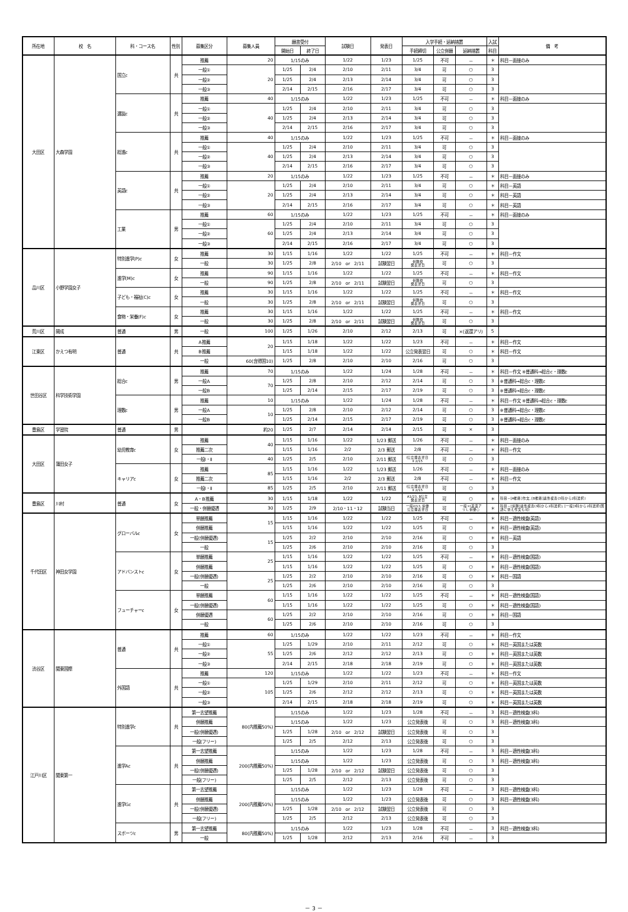| 所在地 | 校 名 | 科・コース名 | 性別 | 募集区分 | 募集人員 | 願書受付 | | 試験日 | 発表日 | 入学手続・延納措置 | | | 入試 | 備 考 |
| --- | --- | --- | --- | --- | --- | --- | --- | --- | --- | --- | --- | --- | --- | --- |
| | | | | | | 開始日 | 終了日 | | | 手続締切 | 公立併願 | 延納措置 | 科目 | |
| 大田区 | 大森学園 | 国立c | 共 | 推薦 | 20 | 1/15のみ | | 1/22 | 1/23 | 1/25 | 不可 | － | ＊ | 科目－面接のみ |
| | | | | 一般① | 20 | 1/25 | 2/4 | 2/10 | 2/11 | 3/4 | 可 | ○ | 3 | |
| | | | | 一般② | | 1/25 | 2/4 | 2/13 | 2/14 | 3/4 | 可 | ○ | 3 | |
| | | | | 一般③ | | 2/14 | 2/15 | 2/16 | 2/17 | 3/4 | 可 | ○ | 3 | |
| | | 選抜c | 共 | 推薦 | 40 | 1/15のみ | | 1/22 | 1/23 | 1/25 | 不可 | － | ＊ | 科目－面接のみ |
| | | | | 一般① | 40 | 1/25 | 2/4 | 2/10 | 2/11 | 3/4 | 可 | ○ | 3 | |
| | | | | 一般② | | 1/25 | 2/4 | 2/13 | 2/14 | 3/4 | 可 | ○ | 3 | |
| | | | | 一般③ | | 2/14 | 2/15 | 2/16 | 2/17 | 3/4 | 可 | ○ | 3 | |
| | | 総進c | 共 | 推薦 | 40 | 1/15のみ | | 1/22 | 1/23 | 1/25 | 不可 | － | ＊ | 科目－面接のみ |
| | | | | 一般① | 40 | 1/25 | 2/4 | 2/10 | 2/11 | 3/4 | 可 | ○ | 3 | |
| | | | | 一般② | | 1/25 | 2/4 | 2/13 | 2/14 | 3/4 | 可 | ○ | 3 | |
| | | | | 一般③ | | 2/14 | 2/15 | 2/16 | 2/17 | 3/4 | 可 | ○ | 3 | |
| | | 英語c | 共 | 推薦 | 20 | 1/15のみ | | 1/22 | 1/23 | 1/25 | 不可 | － | ＊ | 科目－面接のみ |
| | | | | 一般① | 20 | 1/25 | 2/4 | 2/10 | 2/11 | 3/4 | 可 | ○ | ＊ | 科目－英語 |
| | | | | 一般② | | 1/25 | 2/4 | 2/13 | 2/14 | 3/4 | 可 | ○ | ＊ | 科目－英語 |
| | | | | 一般③ | | 2/14 | 2/15 | 2/16 | 2/17 | 3/4 | 可 | ○ | ＊ | 科目－英語 |
| | | 工業 | 男 | 推薦 | 60 | 1/15のみ | | 1/22 | 1/23 | 1/25 | 不可 | － | ＊ | 科目－面接のみ |
| | | | | 一般① | 60 | 1/25 | 2/4 | 2/10 | 2/11 | 3/4 | 可 | ○ | 3 | |
| | | | | 一般② | | 1/25 | 2/4 | 2/13 | 2/14 | 3/4 | 可 | ○ | 3 | |
| | | | | 一般③ | | 2/14 | 2/15 | 2/16 | 2/17 | 3/4 | 可 | ○ | 3 | |
| 品川区 | 小野学園女子 | 特別進学(P)c | 女 | 推薦 | 30 | 1/15 | 1/16 | 1/22 | 1/22 | 1/25 | 不可 | － | ＊ | 科目－作文 |
| | | | | 一般 | 30 | 1/25 | 2/8 | 2/10 or 2/11 | 試験翌日 | 併願校 発表翌日 | 可 | ○ | 3 | |
| | | 進学(M)c | 女 | 推薦 | 90 | 1/15 | 1/16 | 1/22 | 1/22 | 1/25 | 不可 | － | ＊ | 科目－作文 |
| | | | | 一般 | 90 | 1/25 | 2/8 | 2/10 or 2/11 | 試験翌日 | 併願校 発表翌日 | 可 | ○ | 3 | |
| | | 子ども・福祉(C)c | 女 | 推薦 | 30 | 1/15 | 1/16 | 1/22 | 1/22 | 1/25 | 不可 | － | ＊ | 科目－作文 |
| | | | | 一般 | 30 | 1/25 | 2/8 | 2/10 or 2/11 | 試験翌日 | 併願校 発表翌日 | 可 | ○ | 3 | |
| | | 食物・栄養(F)c | 女 | 推薦 | 30 | 1/15 | 1/16 | 1/22 | 1/22 | 1/25 | 不可 | － | ＊ | 科目－作文 |
| | | | | 一般 | 30 | 1/25 | 2/8 | 2/10 or 2/11 | 試験翌日 | 併願校 発表翌日 | 可 | ○ | 3 | |
| 荒川区 | 開成 | 普通 | 男 | 一般 | 100 | 1/25 | 1/26 | 2/10 | 2/12 | 2/13 | 可 | ×(返還アリ) | 5 | |
| 江東区 | かえつ有明 | 普通 | 共 | A推薦 | 20 | 1/15 | 1/18 | 1/22 | 1/22 | 1/23 | 不可 | － | ＊ | 科目－作文 |
| | | | | B推薦 | | 1/15 | 1/18 | 1/22 | 1/22 | 公立発表翌日 | 可 | ○ | ＊ | 科目－作文 |
| | | | | 一般 | 60(含帰国10) | 1/25 | 2/8 | 2/10 | 2/10 | 2/16 | 可 | ○ | 3 | |
| 世田谷区 | 科学技術学園 | 総合c | 男 | 推薦 | 70 | 1/15のみ | | 1/22 | 1/24 | 1/28 | 不可 | － | ＊ | 科目－作文 ※普通科→総合c・理数c |
| | | | | 一般A | 70 | 1/25 | 2/8 | 2/10 | 2/12 | 2/14 | 可 | ○ | 3 | ※普通科→総合c・理数c |
| | | | | 一般B | | 1/25 | 2/14 | 2/15 | 2/17 | 2/19 | 可 | ○ | 3 | ※普通科→総合c・理数c |
| | | 理数c | 男 | 推薦 | 10 | 1/15のみ | | 1/22 | 1/24 | 1/28 | 不可 | － | ＊ | 科目－作文 ※普通科→総合c・理数c |
| | | | | 一般A | 10 | 1/25 | 2/8 | 2/10 | 2/12 | 2/14 | 可 | ○ | 3 | ※普通科→総合c・理数c |
| | | | | 一般B | | 1/25 | 2/14 | 2/15 | 2/17 | 2/19 | 可 | ○ | 3 | ※普通科→総合c・理数c |
| 豊島区 | 学習院 | 普通 | 男 | | 約20 | 1/25 | 2/7 | 2/14 | 2/14 | 2/15 | 可 | × | 3 | |
| 大田区 | 蒲田女子 | 幼児教育c | 女 | 推薦 | 40 | 1/15 | 1/16 | 1/22 | 1/23 郵送 | 1/26 | 不可 | － | ＊ | 科目－面接のみ |
| | | | | 推薦二次 | | 1/15 | 1/16 | 2/2 | 2/3 郵送 | 2/8 | 不可 | － | ＊ | 科目－作文 |
| | | | | 一般Ⅰ・Ⅱ | 40 | 1/25 | 2/5 | 2/10 | 2/11 郵送 | Ⅰ公立発表翌日 Ⅱ 2/15 | 可 | ○ | 3 | |
| | | キャリアc | 女 | 推薦 | 85 | 1/15 | 1/16 | 1/22 | 1/23 郵送 | 1/26 | 不可 | － | ＊ | 科目－面接のみ |
| | | | | 推薦二次 | | 1/15 | 1/16 | 2/2 | 2/3 郵送 | 2/8 | 不可 | － | ＊ | 科目－作文 |
| | | | | 一般Ⅰ・Ⅱ | 85 | 1/25 | 2/5 | 2/10 | 2/11 郵送 | Ⅰ公立発表翌日 Ⅱ 2/15 | 可 | ○ | 3 | |
| 豊島区 | 川村 | 普通 | 女 | A・B推薦 | 30 | 1/15 | 1/18 | 1/22 | 1/22 | A1/23, B公立 発表翌日 | 可 | ○ | ＊ | 科目－[A推薦]作文, [B推薦]適性検査(3科から2科選択) |
| | | | | 一般・併願優遇 | 30 | 1/25 | 2/9 | 2/10・11・12 | 試験当日 | 一般2/13, 併優 公立発表翌日 | 可 | 一般×(返還ア リ), 併優○ | ＊ | 科目－[併願]適性検査(3科から2科選択), [一般]3科から2科選択(国語に替え作文も可) |
| 千代田区 | 神田女学園 | グローバルc | 女 | 単願推薦 | 15 | 1/15 | 1/16 | 1/22 | 1/22 | 1/25 | 不可 | － | ＊ | 科目－適性検査(英語) |
| | | | | 併願推薦 | | 1/15 | 1/16 | 1/22 | 1/22 | 1/25 | 可 | ○ | ＊ | 科目－適性検査(英語) |
| | | | | 一般(併願優遇) | 15 | 1/25 | 2/2 | 2/10 | 2/10 | 2/16 | 可 | ○ | ＊ | 科目－英語 |
| | | | | 一般 | | 1/25 | 2/6 | 2/10 | 2/10 | 2/16 | 可 | ○ | 3 | |
| | | アドバンストc | 女 | 単願推薦 | 25 | 1/15 | 1/16 | 1/22 | 1/22 | 1/25 | 不可 | － | ＊ | 科目－適性検査(国語) |
| | | | | 併願推薦 | | 1/15 | 1/16 | 1/22 | 1/22 | 1/25 | 可 | ○ | ＊ | 科目－適性検査(国語) |
| | | | | 一般(併願優遇) | 25 | 1/25 | 2/2 | 2/10 | 2/10 | 2/16 | 可 | ○ | ＊ | 科目－国語 |
| | | | | 一般 | | 1/25 | 2/6 | 2/10 | 2/10 | 2/16 | 可 | ○ | 3 | |
| | | フューチャーc | 女 | 単願推薦 | 60 | 1/15 | 1/16 | 1/22 | 1/22 | 1/25 | 不可 | － | ＊ | 科目－適性検査(国語) |
| | | | | 一般(併願優遇) | | 1/15 | 1/16 | 1/22 | 1/22 | 1/25 | 可 | ○ | ＊ | 科目－適性検査(国語) |
| | | | | 併願優遇 | 60 | 1/25 | 2/2 | 2/10 | 2/10 | 2/16 | 可 | ○ | ＊ | 科目－国語 |
| | | | | 一般 | | 1/25 | 2/6 | 2/10 | 2/10 | 2/16 | 可 | ○ | 3 | |
| 渋谷区 | 関東国際 | 普通 | 共 | 推薦 | 60 | 1/15のみ | | 1/22 | 1/22 | 1/23 | 不可 | － | ＊ | 科目－作文 |
| | | | | 一般① | 55 | 1/25 | 1/29 | 2/10 | 2/11 | 2/12 | 可 | ○ | ＊ | 科目－英国または英数 |
| | | | | 一般② | | 1/25 | 2/6 | 2/12 | 2/12 | 2/13 | 可 | ○ | ＊ | 科目－英国または英数 |
| | | | | 一般③ | | 2/14 | 2/15 | 2/18 | 2/18 | 2/19 | 可 | ○ | ＊ | 科目－英国または英数 |
| | | 外国語 | 共 | 推薦 | 120 | 1/15のみ | | 1/22 | 1/22 | 1/23 | 不可 | － | ＊ | 科目－作文 |
| | | | | 一般① | 105 | 1/25 | 1/29 | 2/10 | 2/11 | 2/12 | 可 | ○ | ＊ | 科目－英国または英数 |
| | | | | 一般② | | 1/25 | 2/6 | 2/12 | 2/12 | 2/13 | 可 | ○ | ＊ | 科目－英国または英数 |
| | | | | 一般③ | | 2/14 | 2/15 | 2/18 | 2/18 | 2/19 | 可 | ○ | ＊ | 科目－英国または英数 |
| 江戸川区 | 関東第一 | 特別進学c | 共 | 第一志望推薦 | 80(内推薦50%) | 1/15のみ | | 1/22 | 1/23 | 1/28 | 不可 | － | 3 | 科目－適性検査(3科) |
| | | | | 併願推薦 | | 1/15のみ | | 1/22 | 1/23 | 公立発表後 | 可 | ○ | 3 | 科目－適性検査(3科) |
| | | | | 一般(併願優遇) | | 1/25 | 1/28 | 2/10 or 2/12 | 試験翌日 | 公立発表後 | 可 | ○ | 3 | |
| | | | | 一般(フリー) | | 1/25 | 2/5 | 2/12 | 2/13 | 公立発表後 | 可 | ○ | 3 | |
| | | 進学Ac | 共 | 第一志望推薦 | 200(内推薦50%) | 1/15のみ | | 1/22 | 1/23 | 1/28 | 不可 | － | 3 | 科目－適性検査(3科) |
| | | | | 併願推薦 | | 1/15のみ | | 1/22 | 1/23 | 公立発表後 | 可 | ○ | 3 | 科目－適性検査(3科) |
| | | | | 一般(併願優遇) | | 1/25 | 1/28 | 2/10 or 2/12 | 試験翌日 | 公立発表後 | 可 | ○ | 3 | |
| | | | | 一般(フリー) | | 1/25 | 2/5 | 2/12 | 2/13 | 公立発表後 | 可 | ○ | 3 | |
| | | 進学Gc | 共 | 第一志望推薦 | 200(内推薦50%) | 1/15のみ | | 1/22 | 1/23 | 1/28 | 不可 | － | 3 | 科目－適性検査(3科) |
| | | | | 併願推薦 | | 1/15のみ | | 1/22 | 1/23 | 公立発表後 | 可 | ○ | 3 | 科目－適性検査(3科) |
| | | | | 一般(併願優遇) | | 1/25 | 1/28 | 2/10 or 2/12 | 試験翌日 | 公立発表後 | 可 | ○ | 3 | |
| | | | | 一般(フリー) | | 1/25 | 2/5 | 2/12 | 2/13 | 公立発表後 | 可 | ○ | 3 | |
| | | スポーツc | 男 | 第一志望推薦 | 80(内推薦50%) | 1/15のみ | | 1/22 | 1/23 | 1/28 | 不可 | － | 3 | 科目－適性検査(3科) |
| | | | | 一般 | | 1/25 | 1/28 | 2/12 | 2/13 | 2/16 | 不可 | － | 3 | |
－ 3 －